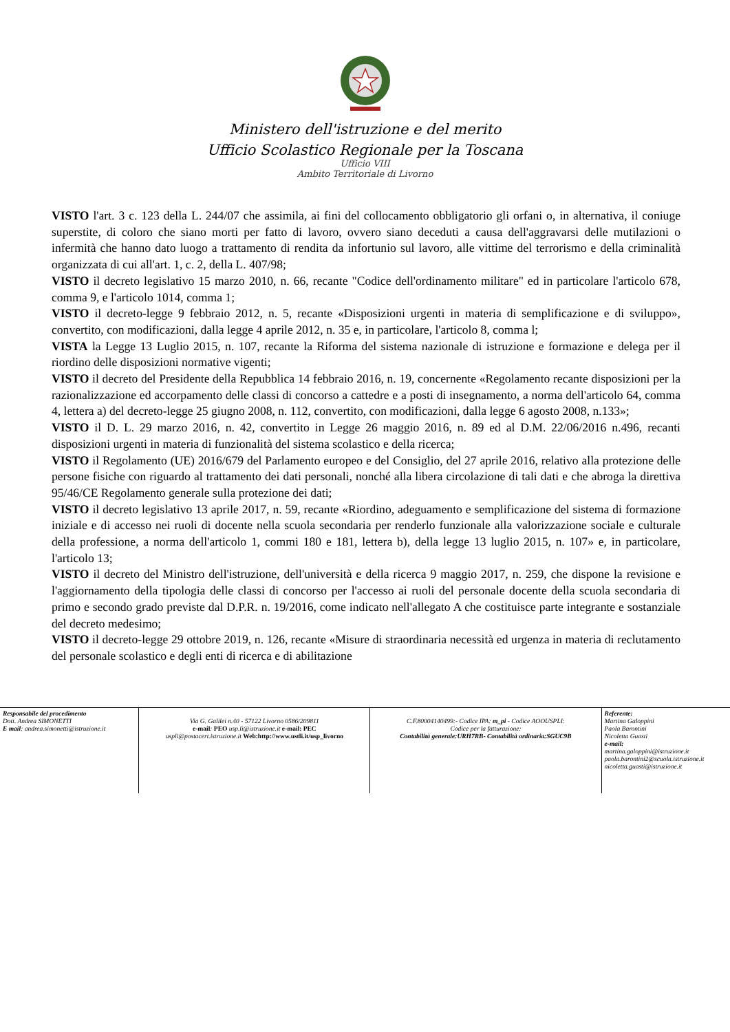Ministero dell'istruzione e del merito
Ufficio Scolastico Regionale per la Toscana
Ufficio VIII
Ambito Territoriale di Livorno
VISTO l'art. 3 c. 123 della L. 244/07 che assimila, ai fini del collocamento obbligatorio gli orfani o, in alternativa, il coniuge superstite, di coloro che siano morti per fatto di lavoro, ovvero siano deceduti a causa dell'aggravarsi delle mutilazioni o infermità che hanno dato luogo a trattamento di rendita da infortunio sul lavoro, alle vittime del terrorismo e della criminalità organizzata di cui all'art. 1, c. 2, della L. 407/98;
VISTO il decreto legislativo 15 marzo 2010, n. 66, recante "Codice dell'ordinamento militare" ed in particolare l'articolo 678, comma 9, e l'articolo 1014, comma 1;
VISTO il decreto-legge 9 febbraio 2012, n. 5, recante «Disposizioni urgenti in materia di semplificazione e di sviluppo», convertito, con modificazioni, dalla legge 4 aprile 2012, n. 35 e, in particolare, l'articolo 8, comma l;
VISTA la Legge 13 Luglio 2015, n. 107, recante la Riforma del sistema nazionale di istruzione e formazione e delega per il riordino delle disposizioni normative vigenti;
VISTO il decreto del Presidente della Repubblica 14 febbraio 2016, n. 19, concernente «Regolamento recante disposizioni per la razionalizzazione ed accorpamento delle classi di concorso a cattedre e a posti di insegnamento, a norma dell'articolo 64, comma 4, lettera a) del decreto-legge 25 giugno 2008, n. 112, convertito, con modificazioni, dalla legge 6 agosto 2008, n.133»;
VISTO il D. L. 29 marzo 2016, n. 42, convertito in Legge 26 maggio 2016, n. 89 ed al D.M. 22/06/2016 n.496, recanti disposizioni urgenti in materia di funzionalità del sistema scolastico e della ricerca;
VISTO il Regolamento (UE) 2016/679 del Parlamento europeo e del Consiglio, del 27 aprile 2016, relativo alla protezione delle persone fisiche con riguardo al trattamento dei dati personali, nonché alla libera circolazione di tali dati e che abroga la direttiva 95/46/CE Regolamento generale sulla protezione dei dati;
VISTO il decreto legislativo 13 aprile 2017, n. 59, recante «Riordino, adeguamento e semplificazione del sistema di formazione iniziale e di accesso nei ruoli di docente nella scuola secondaria per renderlo funzionale alla valorizzazione sociale e culturale della professione, a norma dell'articolo 1, commi 180 e 181, lettera b), della legge 13 luglio 2015, n. 107» e, in particolare, l'articolo 13;
VISTO il decreto del Ministro dell'istruzione, dell'università e della ricerca 9 maggio 2017, n. 259, che dispone la revisione e l'aggiornamento della tipologia delle classi di concorso per l'accesso ai ruoli del personale docente della scuola secondaria di primo e secondo grado previste dal D.P.R. n. 19/2016, come indicato nell'allegato A che costituisce parte integrante e sostanziale del decreto medesimo;
VISTO il decreto-legge 29 ottobre 2019, n. 126, recante «Misure di straordinaria necessità ed urgenza in materia di reclutamento del personale scolastico e degli enti di ricerca e di abilitazione
Responsabile del procedimento
Dott. Andrea SIMONETTI
E mail: andrea.simonetti@istruzione.it
Via G. Galilei n.40 - 57122 Livorno 0586/209811
e-mail: PEO usp.li@istruzione.it e-mail: PEC
uspli@postacert.istruzione.it Web:http://www.ustli.it/usp_livorno
C.F.80004140499:- Codice IPA: m_pi - Codice AOOUSPLI:
Codice per la fatturazione:
Contabilità generale:URH7RB- Contabilità ordinaria:SGUC9B
Referente:
Martina Galoppini
Paola Barontini
Nicoletta Guasti
e-mail:
martina.galoppini@istruzione.it
paola.barontini2@scuola.istruzione.it
nicoletta.guasti@istruzione.it